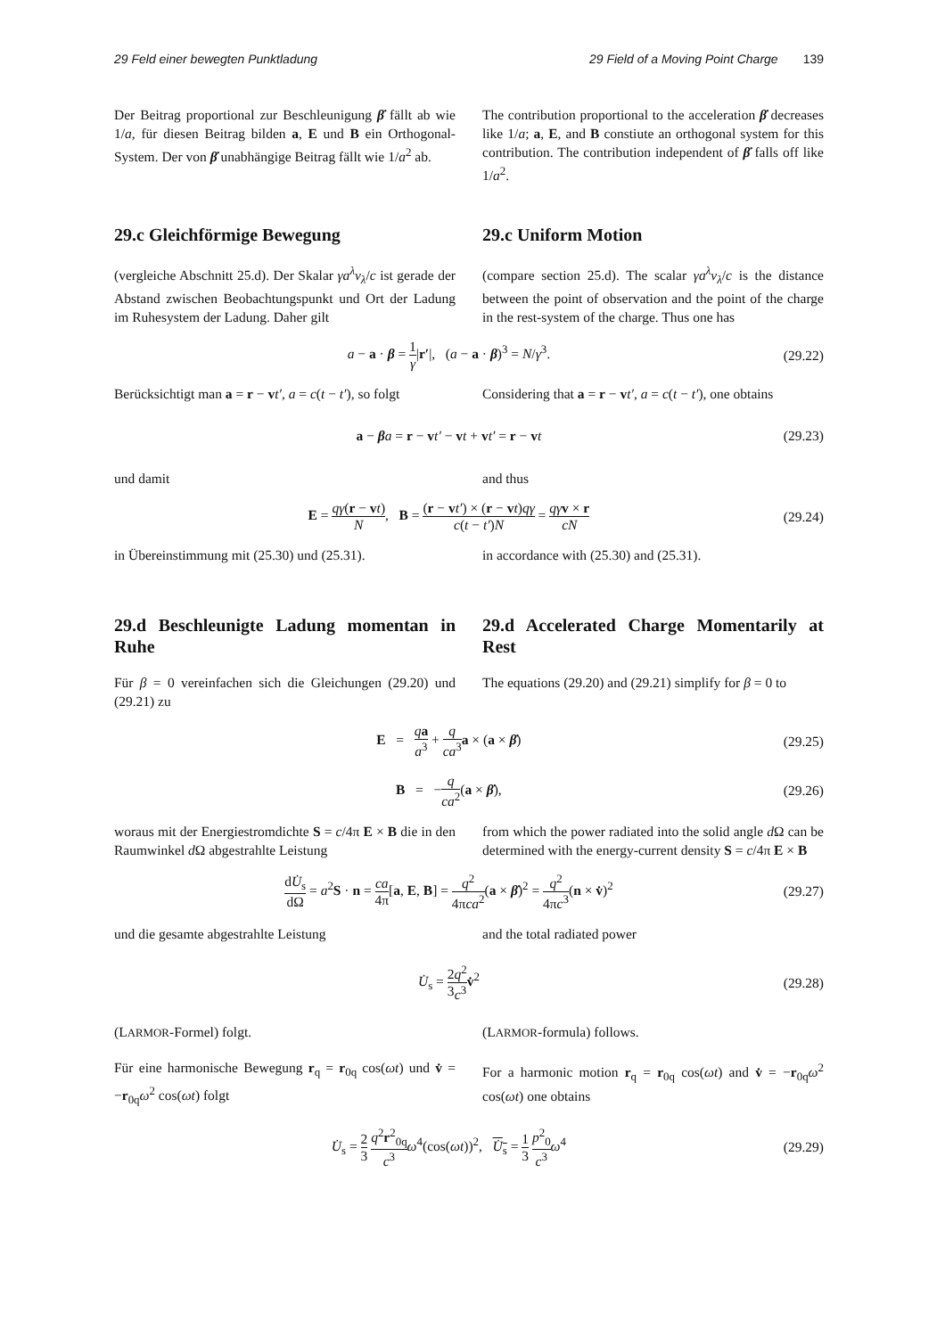29 Feld einer bewegten Punktladung 29 Field of a Moving Point Charge 139
Der Beitrag proportional zur Beschleunigung β̇ fällt ab wie 1/a, für diesen Beitrag bilden a, E und B ein Orthogonal-System. Der von β̇ unabhängige Beitrag fällt wie 1/a<sup>2</sup> ab.
The contribution proportional to the acceleration β̇ decreases like 1/a; a, E, and B constiute an orthogonal system for this contribution. The contribution independent of β̇ falls off like 1/a<sup>2</sup>.
29.c Gleichförmige Bewegung 29.c Uniform Motion
(vergleiche Abschnitt 25.d). Der Skalar γa<sup>λ</sup>v<sub>λ</sub>/c ist gerade der Abstand zwischen Beobachtungspunkt und Ort der Ladung im Ruhesystem der Ladung. Daher gilt
(compare section 25.d). The scalar γa<sup>λ</sup>v<sub>λ</sub>/c is the distance between the point of observation and the point of the charge in the rest-system of the charge. Thus one has
a − a · β = 1 γ|r′|, (a − a · β)<sup>3</sup> = N/γ<sup>3</sup>. (29.22)
Berücksichtigt man a = r − vt′, a = c(t − t′), so folgt
Considering that a = r − vt′, a = c(t − t′), one obtains
a − βa = r − vt′ − vt + vt′ = r − vt (29.23)
und damit and thus
E = qγ(r − vt) N, B = (r − vt′) × (r − vt)qγ c(t − t′)N = qγ v × r cN (29.24)
in Übereinstimmung mit (25.30) und (25.31).
in accordance with (25.30) and (25.31).
29.d Beschleunigte Ladung momentan in Ruhe
29.d Accelerated Charge Momentarily at Rest
Für β = 0 vereinfachen sich die Gleichungen (29.20) und (29.21) zu
The equations (29.20) and (29.21) simplify for β = 0 to
E = qa a<sup>3</sup> + q ca<sup>3</sup> a × (a × β̇) (29.25)
B = −q ca<sup>2</sup>(a × β̇), (29.26)
woraus mit der Energiestromdichte S = c/4π E × B die in den Raumwinkel d Ω abgestrahlte Leistung
from which the power radiated into the solid angle d Ω can be determined with the energy-current density S = c/4π E × B
dU̇<sub>s</sub> dΩ = a<sup>2</sup>S · n = ca 4π[a, E, B] = q<sup>2</sup> 4πca<sup>2</sup>(a × β̇)<sup>2</sup> = q<sup>2</sup> 4πc<sup>3</sup>(n × v̇)<sup>2</sup> (29.27)
und die gesamte abgestrahlte Leistung
and the total radiated power
U̇<sub>s</sub> = 2 3 q<sup>2</sup> c<sup>3</sup> v̇<sup>2</sup> (29.28)
(LARMOR-Formel) folgt.
Für eine harmonische Bewegung r<sub>q</sub> = r<sub>0q</sub> cos(ωt) und v̇ = −r<sub>0q</sub>ω<sup>2</sup> cos(ωt) folgt
(LARMOR-formula) follows.
For a harmonic motion r<sub>q</sub> = r<sub>0q</sub> cos(ωt) and v̇ = −r<sub>0q</sub>ω<sup>2</sup> cos(ωt) one obtains
U̇<sub>s</sub> = 2 3 q<sup>2</sup>r<sup>2</sup><sub>0q</sub> c<sup>3</sup> ω<sup>4</sup>(cos(ωt))<sup>2</sup>, U̇<sub>s</sub> = 1 3 p<sup>2</sup><sub>0</sub> c<sup>3</sup> ω<sup>4</sup> (29.29)